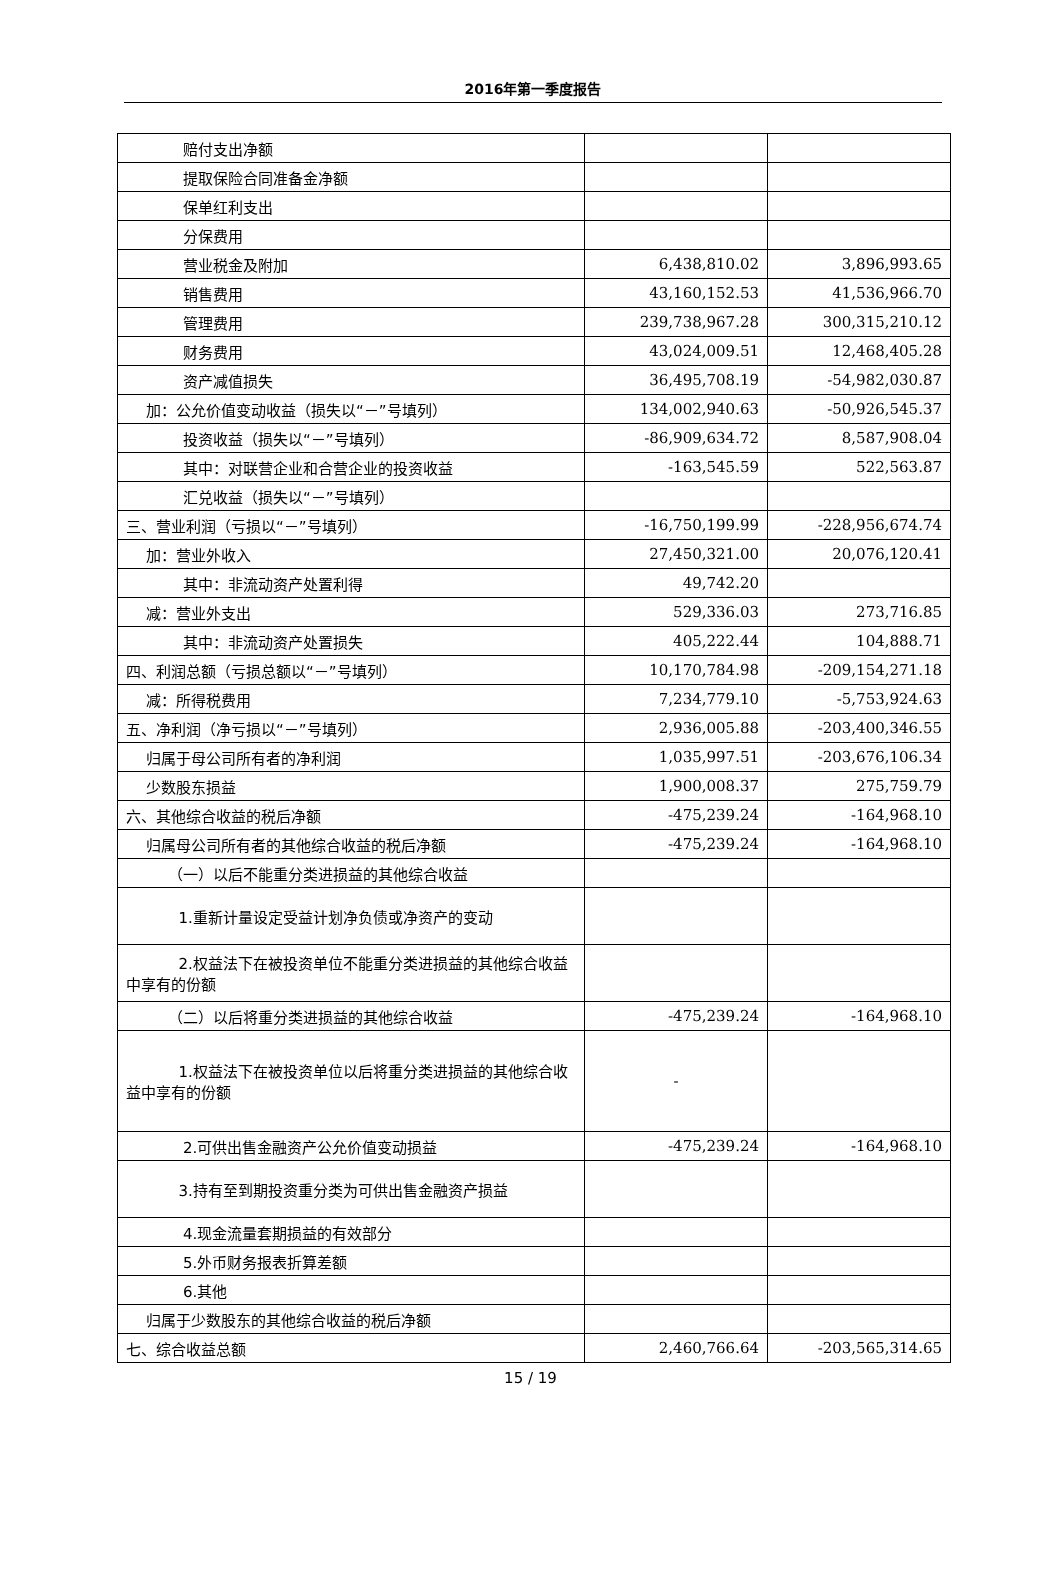2016年第一季度报告
| 赔付支出净额 | | |
| 提取保险合同准备金净额 | | |
| 保单红利支出 | | |
| 分保费用 | | |
| 营业税金及附加 | 6,438,810.02 | 3,896,993.65 |
| 销售费用 | 43,160,152.53 | 41,536,966.70 |
| 管理费用 | 239,738,967.28 | 300,315,210.12 |
| 财务费用 | 43,024,009.51 | 12,468,405.28 |
| 资产减值损失 | 36,495,708.19 | -54,982,030.87 |
| 加：公允价值变动收益（损失以“－”号填列） | 134,002,940.63 | -50,926,545.37 |
| 投资收益（损失以“－”号填列） | -86,909,634.72 | 8,587,908.04 |
| 其中：对联营企业和合营企业的投资收益 | -163,545.59 | 522,563.87 |
| 汇兑收益（损失以“－”号填列） | | |
| 三、营业利润（亏损以“－”号填列） | -16,750,199.99 | -228,956,674.74 |
| 加：营业外收入 | 27,450,321.00 | 20,076,120.41 |
| 其中：非流动资产处置利得 | 49,742.20 | |
| 减：营业外支出 | 529,336.03 | 273,716.85 |
| 其中：非流动资产处置损失 | 405,222.44 | 104,888.71 |
| 四、利润总额（亏损总额以“－”号填列） | 10,170,784.98 | -209,154,271.18 |
| 减：所得税费用 | 7,234,779.10 | -5,753,924.63 |
| 五、净利润（净亏损以“－”号填列） | 2,936,005.88 | -203,400,346.55 |
| 归属于母公司所有者的净利润 | 1,035,997.51 | -203,676,106.34 |
| 少数股东损益 | 1,900,008.37 | 275,759.79 |
| 六、其他综合收益的税后净额 | -475,239.24 | -164,968.10 |
| 归属母公司所有者的其他综合收益的税后净额 | -475,239.24 | -164,968.10 |
| （一）以后不能重分类进损益的其他综合收益 | | |
| 1.重新计量设定受益计划净负债或净资产的变动 | | |
| 2.权益法下在被投资单位不能重分类进损益的其他综合收益中享有的份额 | | |
| （二）以后将重分类进损益的其他综合收益 | -475,239.24 | -164,968.10 |
| 1.权益法下在被投资单位以后将重分类进损益的其他综合收益中享有的份额 | - | |
| 2.可供出售金融资产公允价值变动损益 | -475,239.24 | -164,968.10 |
| 3.持有至到期投资重分类为可供出售金融资产损益 | | |
| 4.现金流量套期损益的有效部分 | | |
| 5.外币财务报表折算差额 | | |
| 6.其他 | | |
| 归属于少数股东的其他综合收益的税后净额 | | |
| 七、综合收益总额 | 2,460,766.64 | -203,565,314.65 |
15 / 19